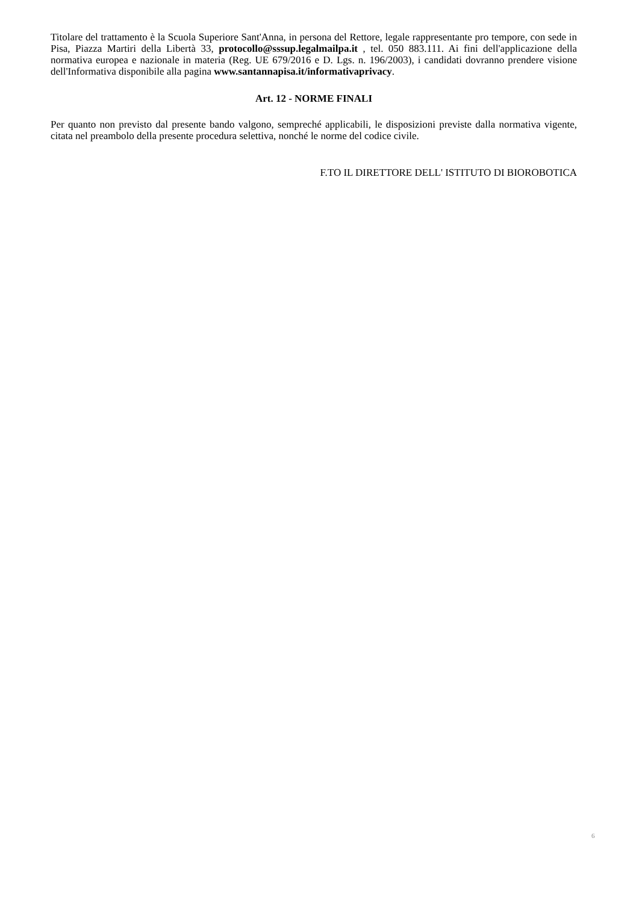Titolare del trattamento è la Scuola Superiore Sant'Anna, in persona del Rettore, legale rappresentante pro tempore, con sede in Pisa, Piazza Martiri della Libertà 33, protocollo@sssup.legalmailpa.it , tel. 050 883.111. Ai fini dell'applicazione della normativa europea e nazionale in materia (Reg. UE 679/2016 e D. Lgs. n. 196/2003), i candidati dovranno prendere visione dell'Informativa disponibile alla pagina www.santannapisa.it/informativaprivacy.
Art. 12 - NORME FINALI
Per quanto non previsto dal presente bando valgono, sempreché applicabili, le disposizioni previste dalla normativa vigente, citata nel preambolo della presente procedura selettiva, nonché le norme del codice civile.
F.TO IL DIRETTORE DELL' ISTITUTO DI BIOROBOTICA
6